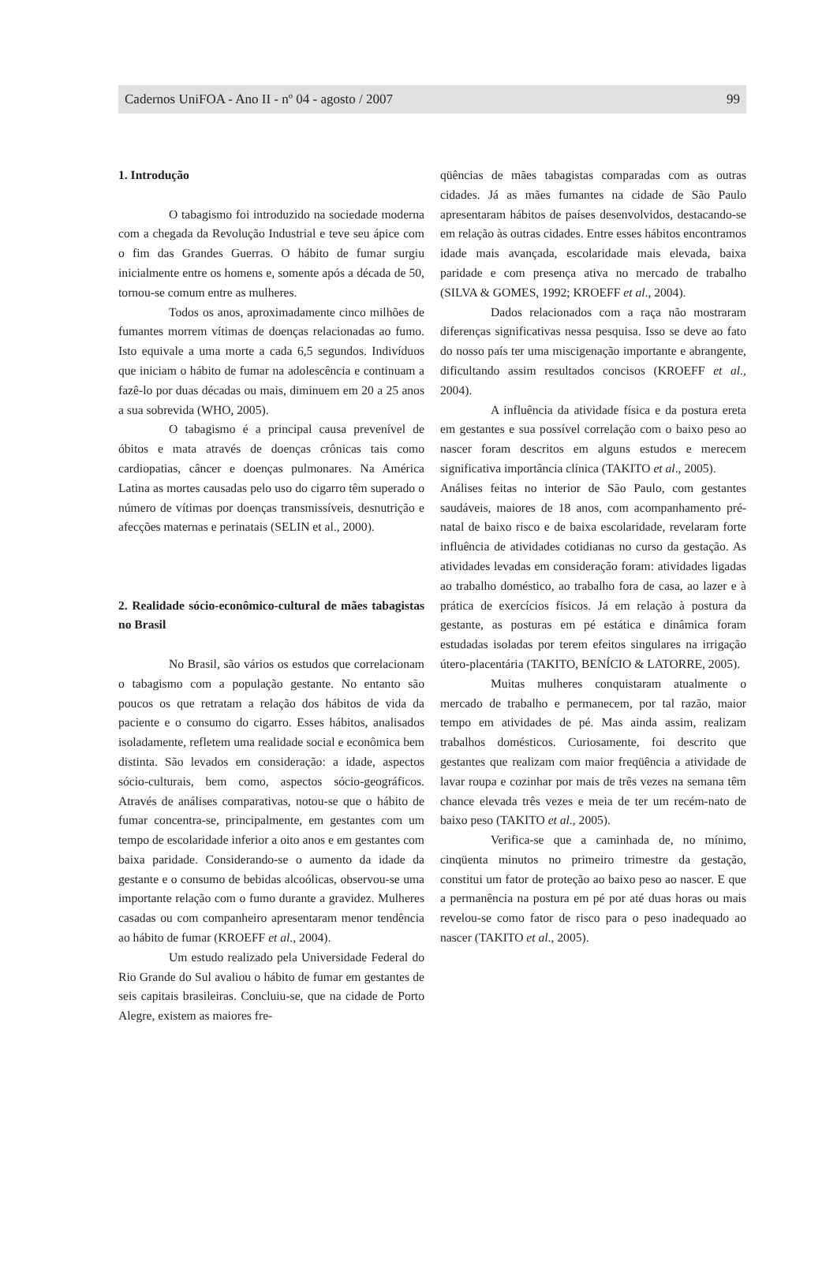Cadernos UniFOA - Ano II - nº 04 - agosto / 2007 99
1. Introdução
O tabagismo foi introduzido na sociedade moderna com a chegada da Revolução Industrial e teve seu ápice com o fim das Grandes Guerras. O hábito de fumar surgiu inicialmente entre os homens e, somente após a década de 50, tornou-se comum entre as mulheres.
Todos os anos, aproximadamente cinco milhões de fumantes morrem vítimas de doenças relacionadas ao fumo. Isto equivale a uma morte a cada 6,5 segundos. Indivíduos que iniciam o hábito de fumar na adolescência e continuam a fazê-lo por duas décadas ou mais, diminuem em 20 a 25 anos a sua sobrevida (WHO, 2005).
O tabagismo é a principal causa prevenível de óbitos e mata através de doenças crônicas tais como cardiopatias, câncer e doenças pulmonares. Na América Latina as mortes causadas pelo uso do cigarro têm superado o número de vítimas por doenças transmissíveis, desnutrição e afecções maternas e perinatais (SELIN et al., 2000).
2. Realidade sócio-econômico-cultural de mães tabagistas no Brasil
No Brasil, são vários os estudos que correlacionam o tabagismo com a população gestante. No entanto são poucos os que retratam a relação dos hábitos de vida da paciente e o consumo do cigarro. Esses hábitos, analisados isoladamente, refletem uma realidade social e econômica bem distinta. São levados em consideração: a idade, aspectos sócio-culturais, bem como, aspectos sócio-geográficos. Através de análises comparativas, notou-se que o hábito de fumar concentra-se, principalmente, em gestantes com um tempo de escolaridade inferior a oito anos e em gestantes com baixa paridade. Considerando-se o aumento da idade da gestante e o consumo de bebidas alcoólicas, observou-se uma importante relação com o fumo durante a gravidez. Mulheres casadas ou com companheiro apresentaram menor tendência ao hábito de fumar (KROEFF et al., 2004).
Um estudo realizado pela Universidade Federal do Rio Grande do Sul avaliou o hábito de fumar em gestantes de seis capitais brasileiras. Concluiu-se, que na cidade de Porto Alegre, existem as maiores fre-
qüências de mães tabagistas comparadas com as outras cidades. Já as mães fumantes na cidade de São Paulo apresentaram hábitos de países desenvolvidos, destacando-se em relação às outras cidades. Entre esses hábitos encontramos idade mais avançada, escolaridade mais elevada, baixa paridade e com presença ativa no mercado de trabalho (SILVA & GOMES, 1992; KROEFF et al., 2004).
Dados relacionados com a raça não mostraram diferenças significativas nessa pesquisa. Isso se deve ao fato do nosso país ter uma miscigenação importante e abrangente, dificultando assim resultados concisos (KROEFF et al., 2004).
A influência da atividade física e da postura ereta em gestantes e sua possível correlação com o baixo peso ao nascer foram descritos em alguns estudos e merecem significativa importância clínica (TAKITO et al., 2005).
Análises feitas no interior de São Paulo, com gestantes saudáveis, maiores de 18 anos, com acompanhamento pré-natal de baixo risco e de baixa escolaridade, revelaram forte influência de atividades cotidianas no curso da gestação. As atividades levadas em consideração foram: atividades ligadas ao trabalho doméstico, ao trabalho fora de casa, ao lazer e à prática de exercícios físicos. Já em relação à postura da gestante, as posturas em pé estática e dinâmica foram estudadas isoladas por terem efeitos singulares na irrigação útero-placentária (TAKITO, BENÍCIO & LATORRE, 2005).
Muitas mulheres conquistaram atualmente o mercado de trabalho e permanecem, por tal razão, maior tempo em atividades de pé. Mas ainda assim, realizam trabalhos domésticos. Curiosamente, foi descrito que gestantes que realizam com maior freqüência a atividade de lavar roupa e cozinhar por mais de três vezes na semana têm chance elevada três vezes e meia de ter um recém-nato de baixo peso (TAKITO et al., 2005).
Verifica-se que a caminhada de, no mínimo, cinqüenta minutos no primeiro trimestre da gestação, constitui um fator de proteção ao baixo peso ao nascer. E que a permanência na postura em pé por até duas horas ou mais revelou-se como fator de risco para o peso inadequado ao nascer (TAKITO et al., 2005).